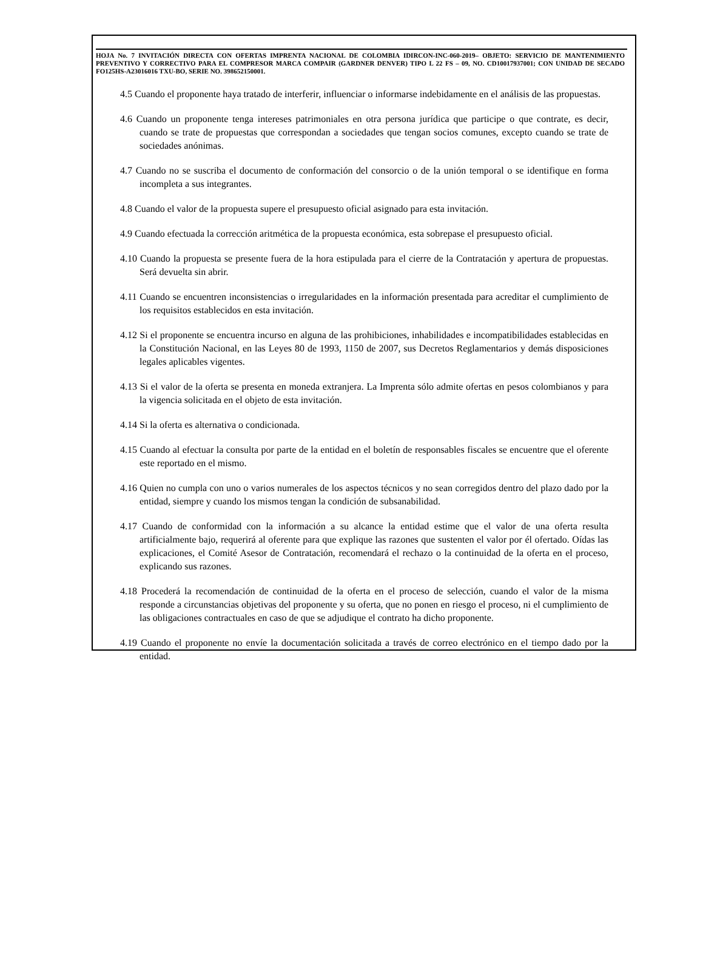HOJA No. 7 INVITACIÓN DIRECTA CON OFERTAS IMPRENTA NACIONAL DE COLOMBIA IDIRCON-INC-060-2019– OBJETO: SERVICIO DE MANTENIMIENTO PREVENTIVO Y CORRECTIVO PARA EL COMPRESOR MARCA COMPAIR (GARDNER DENVER) TIPO L 22 FS – 09, NO. CD10017937001; CON UNIDAD DE SECADO FO125HS-A23016016 TXU-BO, SERIE NO. 398652150001.
4.5 Cuando el proponente haya tratado de interferir, influenciar o informarse indebidamente en el análisis de las propuestas.
4.6 Cuando un proponente tenga intereses patrimoniales en otra persona jurídica que participe o que contrate, es decir, cuando se trate de propuestas que correspondan a sociedades que tengan socios comunes, excepto cuando se trate de sociedades anónimas.
4.7 Cuando no se suscriba el documento de conformación del consorcio o de la unión temporal o se identifique en forma incompleta a sus integrantes.
4.8 Cuando el valor de la propuesta supere el presupuesto oficial asignado para esta invitación.
4.9 Cuando efectuada la corrección aritmética de la propuesta económica, esta sobrepase el presupuesto oficial.
4.10 Cuando la propuesta se presente fuera de la hora estipulada para el cierre de la Contratación y apertura de propuestas. Será devuelta sin abrir.
4.11 Cuando se encuentren inconsistencias o irregularidades en la información presentada para acreditar el cumplimiento de los requisitos establecidos en esta invitación.
4.12 Si el proponente se encuentra incurso en alguna de las prohibiciones, inhabilidades e incompatibilidades establecidas en la Constitución Nacional, en las Leyes 80 de 1993, 1150 de 2007, sus Decretos Reglamentarios y demás disposiciones legales aplicables vigentes.
4.13 Si el valor de la oferta se presenta en moneda extranjera. La Imprenta sólo admite ofertas en pesos colombianos y para la vigencia solicitada en el objeto de esta invitación.
4.14 Si la oferta es alternativa o condicionada.
4.15 Cuando al efectuar la consulta por parte de la entidad en el boletín de responsables fiscales se encuentre que el oferente este reportado en el mismo.
4.16 Quien no cumpla con uno o varios numerales de los aspectos técnicos y no sean corregidos dentro del plazo dado por la entidad, siempre y cuando los mismos tengan la condición de subsanabilidad.
4.17 Cuando de conformidad con la información a su alcance la entidad estime que el valor de una oferta resulta artificialmente bajo, requerirá al oferente para que explique las razones que sustenten el valor por él ofertado. Oídas las explicaciones, el Comité Asesor de Contratación, recomendará el rechazo o la continuidad de la oferta en el proceso, explicando sus razones.
4.18 Procederá la recomendación de continuidad de la oferta en el proceso de selección, cuando el valor de la misma responde a circunstancias objetivas del proponente y su oferta, que no ponen en riesgo el proceso, ni el cumplimiento de las obligaciones contractuales en caso de que se adjudique el contrato ha dicho proponente.
4.19 Cuando el proponente no envíe la documentación solicitada a través de correo electrónico en el tiempo dado por la entidad.